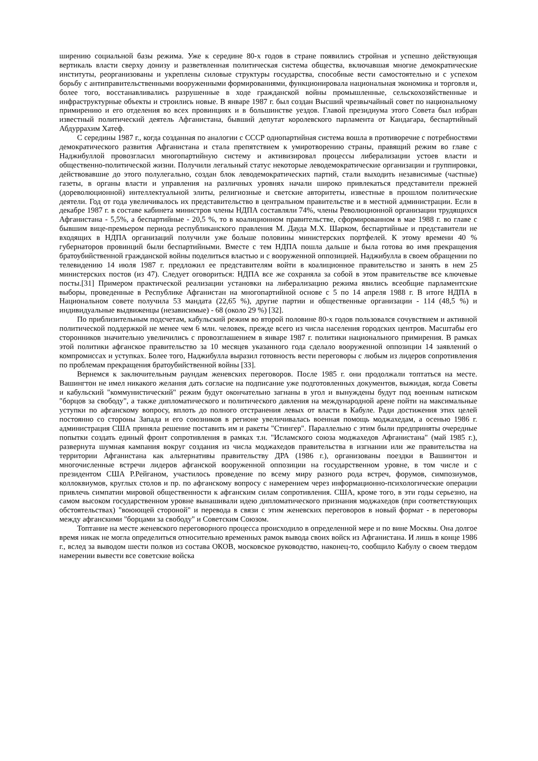ширению социальной базы режима. Уже к середине 80-х годов в стране появились стройная и успешно действующая вертикаль власти сверху донизу и разветвленная политическая система общества, включавшая многие демократические институты, реорганизованы и укреплены силовые структуры государства, способные вести самостоятельно и с успехом борьбу с антиправительственными вооруженными формированиями, функционировала национальная экономика и торговля и, более того, восстанавливались разрушенные в ходе гражданской войны промышленные, сельскохозяйственные и инфраструктурные объекты и строились новые. В январе 1987 г. был создан Высший чрезвычайный совет по национальному примирению и его отделения во всех провинциях и в большинстве уездов. Главой президиума этого Совета был избран известный политический деятель Афганистана, бывший депутат королевского парламента от Кандагара, беспартийный Абдуррахим Хатеф.
С середины 1987 г., когда созданная по аналогии с СССР однопартийная система вошла в противоречие с потребностями демократического развития Афганистана и стала препятствием к умиротворению страны, правящий режим во главе с Наджибуллой провозгласил многопартийную систему и активизировал процессы либерализации устоев власти и общественно-политической жизни. Получили легальный статус некоторые леводемократические организации и группировки, действовавшие до этого полулегально, создан блок леводемократических партий, стали выходить независимые (частные) газеты, в органы власти и управления на различных уровнях начали широко привлекаться представители прежней (дореволюционной) интеллектуальной элиты, религиозные и светские авторитеты, известные в прошлом политические деятели. Год от года увеличивалось их представительство в центральном правительстве и в местной администрации. Если в декабре 1987 г. в составе кабинета министров члены НДПА составляли 74%, члены Революционной организации трудящихся Афганистана - 5,5%, а беспартийные - 20,5 %, то в коалиционном правительстве, сформированном в мае 1988 г. во главе с бывшим вице-премьером периода республиканского правления М. Дауда М.Х. Шарком, беспартийные и представители не входящих в НДПА организаций получили уже больше половины министерских портфелей. К этому времени 40 % губернаторов провинций были беспартийными. Вместе с тем НДПА пошла дальше и была готова во имя прекращения братоубийственной гражданской войны поделиться властью и с вооруженной оппозицией. Наджибулла в своем обращении по телевидению 14 июля 1987 г. предложил ее представителям войти в коалиционное правительство и занять в нем 25 министерских постов (из 47). Следует оговориться: НДПА все же сохраняла за собой в этом правительстве все ключевые посты.[31] Примером практической реализации установки на либерализацию режима явились всеобщие парламентские выборы, проведенные в Республике Афганистан на многопартийной основе с 5 по 14 апреля 1988 г. В итоге НДПА в Национальном совете получила 53 мандата (22,65 %), другие партии и общественные организации - 114 (48,5 %) и индивидуальные выдвиженцы (независимые) - 68 (около 29 %) [32].
По приблизительным подсчетам, кабульский режим во второй половине 80-х годов пользовался сочувствием и активной политической поддержкой не менее чем 6 млн. человек, прежде всего из числа населения городских центров. Масштабы его сторонников значительно увеличились с провозглашением в январе 1987 г. политики национального примирения. В рамках этой политики афганское правительство за 10 месяцев указанного года сделало вооруженной оппозиции 14 заявлений о компромиссах и уступках. Более того, Наджибулла выразил готовность вести переговоры с любым из лидеров сопротивления по проблемам прекращения братоубийственной войны [33].
Вернемся к заключительным раундам женевских переговоров. После 1985 г. они продолжали топтаться на месте. Вашингтон не имел никакого желания дать согласие на подписание уже подготовленных документов, выжидая, когда Советы и кабульский "коммунистический" режим будут окончательно загнаны в угол и вынуждены будут под военным натиском "борцов за свободу", а также дипломатического и политического давления на международной арене пойти на максимальные уступки по афганскому вопросу, вплоть до полного отстранения левых от власти в Кабуле. Ради достижения этих целей постоянно со стороны Запада и его союзников в регионе увеличивалась военная помощь моджахедам, а осенью 1986 г. администрация США приняла решение поставить им и ракеты "Стингер". Параллельно с этим были предприняты очередные попытки создать единый фронт сопротивления в рамках т.н. "Исламского союза моджахедов Афганистана" (май 1985 г.), развернута шумная кампания вокруг создания из числа моджахедов правительства в изгнании или же правительства на территории Афганистана как альтернативы правительству ДРА (1986 г.), организованы поездки в Вашингтон и многочисленные встречи лидеров афганской вооруженной оппозиции на государственном уровне, в том числе и с президентом США Р.Рейганом, участилось проведение по всему миру разного рода встреч, форумов, симпозиумов, коллоквиумов, круглых столов и пр. по афганскому вопросу с намерением через информационно-психологические операции привлечь симпатии мировой общественности к афганским силам сопротивления. США, кроме того, в эти годы серьезно, на самом высоком государственном уровне вынашивали идею дипломатического признания моджахедов (при соответствующих обстоятельствах) "воюющей стороной" и перевода в связи с этим женевских переговоров в новый формат - в переговоры между афганскими "борцами за свободу" и Советским Союзом.
Топтание на месте женевского переговорного процесса происходило в определенной мере и по вине Москвы. Она долгое время никак не могла определиться относительно временных рамок вывода своих войск из Афганистана. И лишь в конце 1986 г., вслед за выводом шести полков из состава ОКОВ, московское руководство, наконец-то, сообщило Кабулу о своем твердом намерении вывести все советские войска